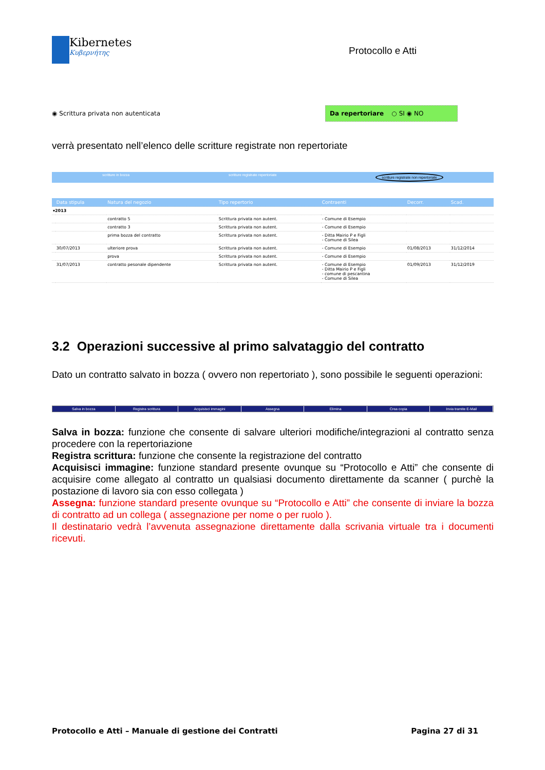Kibernetes
Κυβερνήτης
Protocollo e Atti
◉ Scrittura privata non autenticata
Da repertoriare ○ SI ◉ NO
verrà presentato nell’elenco delle scritture registrate non repertoriate
scritture in bozza scritture registrate repertoriate scritture registrate non repertoriate
| | Data stipula | Natura del negozio | Tipo repertorio | Contraenti | Decorr. | Scad. |
| --- | --- | --- | --- | --- | --- | --- |
| ▾2013 | | | | | | |
| | | contratto 5 | Scrittura privata non autent. | - Comune di Esempio | | |
| | | contratto 3 | Scrittura privata non autent. | - Comune di Esempio | | |
| | | prima bozza del contratto | Scrittura privata non autent. | - Ditta Mairio P e Figli - Comune di Silea | | |
| | 30/07/2013 | ulteriore prova | Scrittura privata non autent. | - Comune di Esempio | 01/08/2013 | 31/12/2014 |
| | | prova | Scrittura privata non autent. | - Comune di Esempio | | |
| | 31/07/2013 | contratto pesonale dipendente | Scrittura privata non autent. | - Comune di Esempio - Ditta Mairio P e Figli - comune di pescantina - Comune di Silea | 01/09/2013 | 31/12/2019 |
3.2 Operazioni successive al primo salvataggio del contratto
Dato un contratto salvato in bozza ( ovvero non repertoriato ), sono possibile le seguenti operazioni:
Salva in bozza Registra scrittura Acquisisci immagini Assegna Elimina Crea copia Invia tramite E-Mail
Salva in bozza: funzione che consente di salvare ulteriori modifiche/integrazioni al contratto senza procedere con la repertoriazione
Registra scrittura: funzione che consente la registrazione del contratto
Acquisisci immagine: funzione standard presente ovunque su “Protocollo e Atti” che consente di acquisire come allegato al contratto un qualsiasi documento direttamente da scanner ( purchè la postazione di lavoro sia con esso collegata )
Assegna: funzione standard presente ovunque su “Protocollo e Atti” che consente di inviare la bozza di contratto ad un collega ( assegnazione per nome o per ruolo ).
Il destinatario vedrà l’avvenuta assegnazione direttamente dalla scrivania virtuale tra i documenti ricevuti.
Protocollo e Atti – Manuale di gestione dei Contratti Pagina 27 di 31